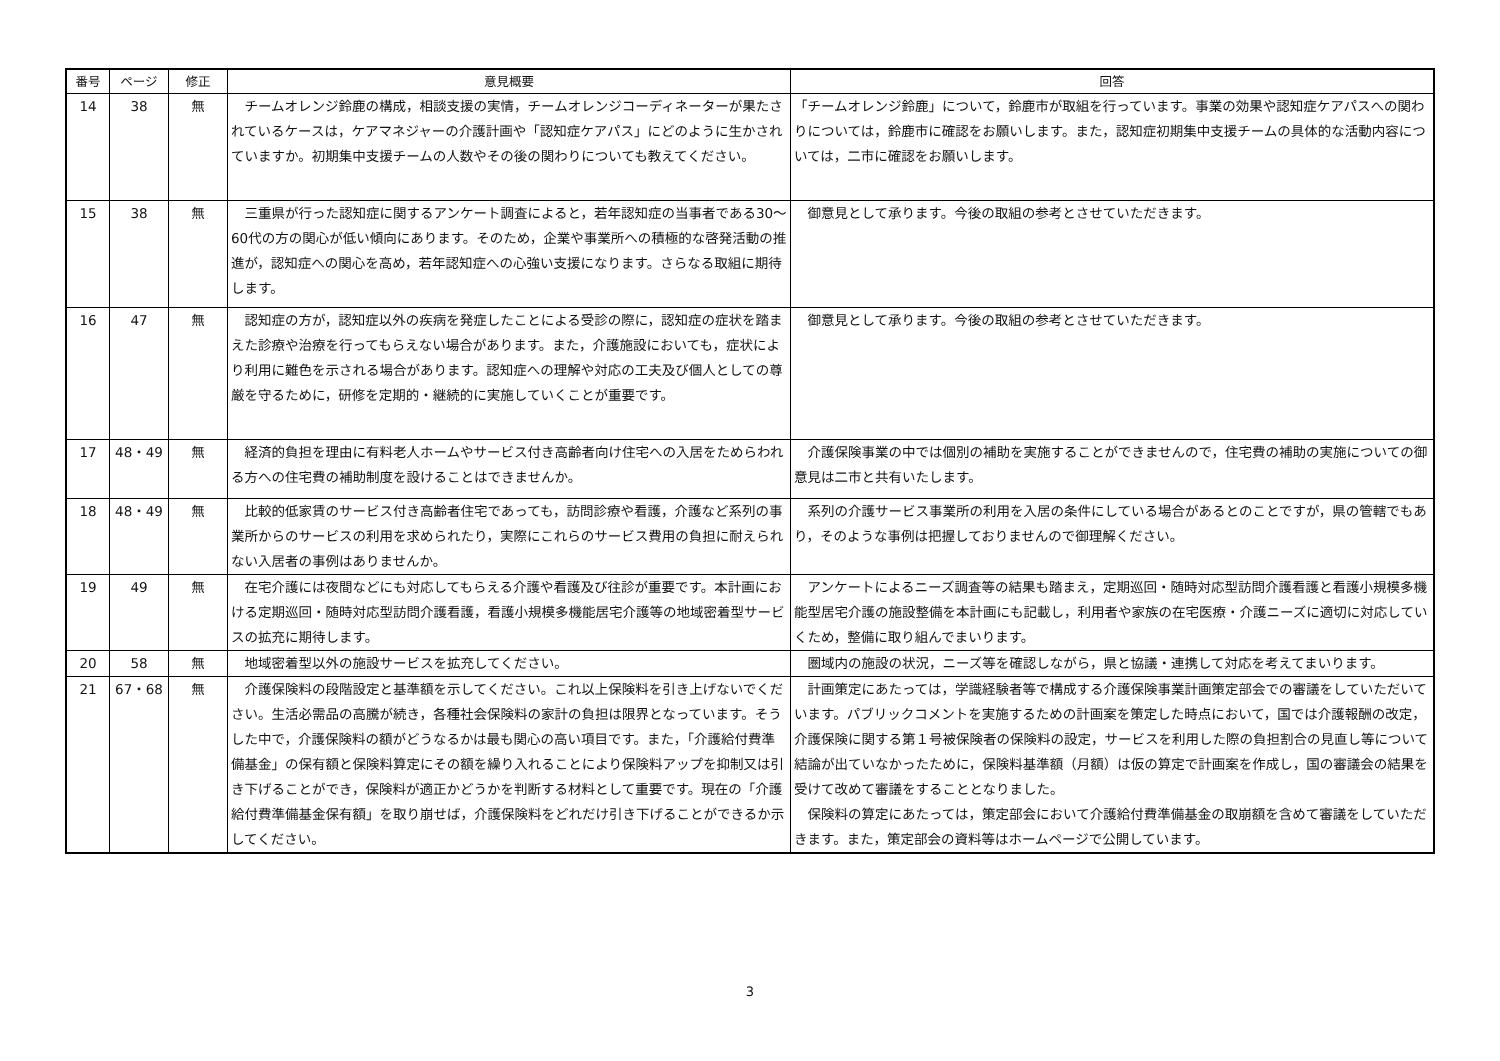| 番号 | ページ | 修正 | 意見概要 | 回答 |
| --- | --- | --- | --- | --- |
| 14 | 38 | 無 | チームオレンジ鈴鹿の構成，相談支援の実情，チームオレンジコーディネーターが果たされているケースは，ケアマネジャーの介護計画や「認知症ケアパス」にどのように生かされていますか。初期集中支援チームの人数やその後の関わりについても教えてください。 | 「チームオレンジ鈴鹿」について，鈴鹿市が取組を行っています。事業の効果や認知症ケアパスへの関わりについては，鈴鹿市に確認をお願いします。また，認知症初期集中支援チームの具体的な活動内容については，二市に確認をお願いします。 |
| 15 | 38 | 無 | 三重県が行った認知症に関するアンケート調査によると，若年認知症の当事者である30～60代の方の関心が低い傾向にあります。そのため，企業や事業所への積極的な啓発活動の推進が，認知症への関心を高め，若年認知症への心強い支援になります。さらなる取組に期待します。 | 御意見として承ります。今後の取組の参考とさせていただきます。 |
| 16 | 47 | 無 | 認知症の方が，認知症以外の疾病を発症したことによる受診の際に，認知症の症状を踏まえた診療や治療を行ってもらえない場合があります。また，介護施設においても，症状により利用に難色を示される場合があります。認知症への理解や対応の工夫及び個人としての尊厳を守るために，研修を定期的・継続的に実施していくことが重要です。 | 御意見として承ります。今後の取組の参考とさせていただきます。 |
| 17 | 48・49 | 無 | 経済的負担を理由に有料老人ホームやサービス付き高齢者向け住宅への入居をためらわれる方への住宅費の補助制度を設けることはできませんか。 | 介護保険事業の中では個別の補助を実施することができませんので，住宅費の補助の実施についての御意見は二市と共有いたします。 |
| 18 | 48・49 | 無 | 比較的低家賃のサービス付き高齢者住宅であっても，訪問診療や看護，介護など系列の事業所からのサービスの利用を求められたり，実際にこれらのサービス費用の負担に耐えられない入居者の事例はありませんか。 | 系列の介護サービス事業所の利用を入居の条件にしている場合があるとのことですが，県の管轄でもあり，そのような事例は把握しておりませんので御理解ください。 |
| 19 | 49 | 無 | 在宅介護には夜間などにも対応してもらえる介護や看護及び往診が重要です。本計画における定期巡回・随時対応型訪問介護看護，看護小規模多機能居宅介護等の地域密着型サービスの拡充に期待します。 | アンケートによるニーズ調査等の結果も踏まえ，定期巡回・随時対応型訪問介護看護と看護小規模多機能型居宅介護の施設整備を本計画にも記載し，利用者や家族の在宅医療・介護ニーズに適切に対応していくため，整備に取り組んでまいります。 |
| 20 | 58 | 無 | 地域密着型以外の施設サービスを拡充してください。 | 圏域内の施設の状況，ニーズ等を確認しながら，県と協議・連携して対応を考えてまいります。 |
| 21 | 67・68 | 無 | 介護保険料の段階設定と基準額を示してください。これ以上保険料を引き上げないでください。生活必需品の高騰が続き，各種社会保険料の家計の負担は限界となっています。そうした中で，介護保険料の額がどうなるかは最も関心の高い項目です。また，「介護給付費準備基金」の保有額と保険料算定にその額を繰り入れることにより保険料アップを抑制又は引き下げることができ，保険料が適正かどうかを判断する材料として重要です。現在の「介護給付費準備基金保有額」を取り崩せば，介護保険料をどれだけ引き下げることができるか示してください。 | 計画策定にあたっては，学識経験者等で構成する介護保険事業計画策定部会での審議をしていただいています。パブリックコメントを実施するための計画案を策定した時点において，国では介護報酬の改定，介護保険に関する第１号被保険者の保険料の設定，サービスを利用した際の負担割合の見直し等について結論が出ていなかったために，保険料基準額（月額）は仮の算定で計画案を作成し，国の審議会の結果を受けて改めて審議をすることとなりました。 保険料の算定にあたっては，策定部会において介護給付費準備基金の取崩額を含めて審議をしていただきます。また，策定部会の資料等はホームページで公開しています。 |
3